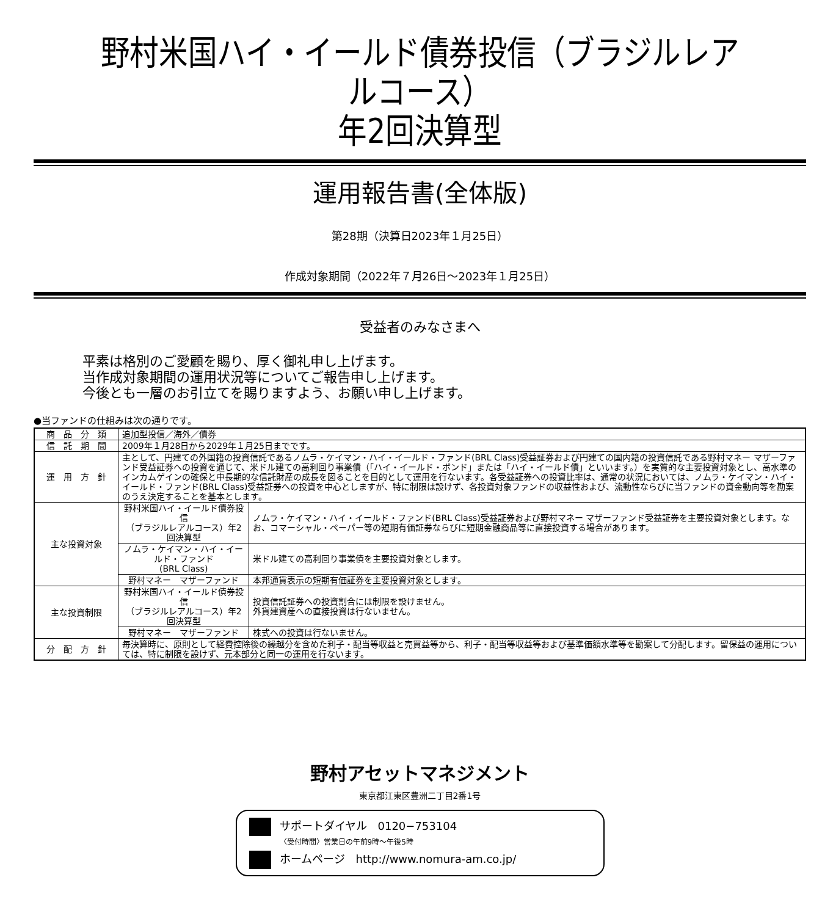野村米国ハイ・イールド債券投信（ブラジルレアルコース）
年2回決算型
運用報告書(全体版)
第28期（決算日2023年１月25日）
作成対象期間（2022年７月26日～2023年１月25日）
受益者のみなさまへ
平素は格別のご愛顧を賜り、厚く御礼申し上げます。
当作成対象期間の運用状況等についてご報告申し上げます。
今後とも一層のお引立てを賜りますよう、お願い申し上げます。
●当ファンドの仕組みは次の通りです。
| 商 品 分 類 | 追加型投信／海外／債券 | |
| 信 託 期 間 | 2009年１月28日から2029年１月25日までです。 | |
| 運 用 方 針 | 主として、円建ての外国籍の投資信託であるノムラ・ケイマン・ハイ・イールド・ファンド(BRL Class)受益証券および円建ての国内籍の投資信託である野村マネー マザーファンド受益証券への投資を通じて、米ドル建ての高利回り事業債（「ハイ・イールド・ボンド」または「ハイ・イールド債」といいます。）を実質的な主要投資対象とし、高水準のインカムゲインの確保と中長期的な信託財産の成長を図ることを目的として運用を行ないます。各受益証券への投資比率は、通常の状況においては、ノムラ・ケイマン・ハイ・イールド・ファンド(BRL Class)受益証券への投資を中心としますが、特に制限は設けず、各投資対象ファンドの収益性および、流動性ならびに当ファンドの資金動向等を勘案のうえ決定することを基本とします。 | |
| 主な投資対象 | 野村米国ハイ・イールド債券投信 （ブラジルレアルコース）年2回決算型 | ノムラ・ケイマン・ハイ・イールド・ファンド(BRL Class)受益証券および野村マネー マザーファンド受益証券を主要投資対象とします。なお、コマーシャル・ペーパー等の短期有価証券ならびに短期金融商品等に直接投資する場合があります。 |
| | ノムラ・ケイマン・ハイ・イールド・ファンド (BRL Class) | 米ドル建ての高利回り事業債を主要投資対象とします。 |
| | 野村マネー マザーファンド | 本邦通貨表示の短期有価証券を主要投資対象とします。 |
| 主な投資制限 | 野村米国ハイ・イールド債券投信 （ブラジルレアルコース）年2回決算型 | 投資信託証券への投資割合には制限を設けません。 外貨建資産への直接投資は行ないません。 |
| | 野村マネー マザーファンド | 株式への投資は行ないません。 |
| 分 配 方 針 | 毎決算時に、原則として経費控除後の繰越分を含めた利子・配当等収益と売買益等から、利子・配当等収益等および基準価額水準等を勘案して分配します。留保益の運用については、特に制限を設けず、元本部分と同一の運用を行ないます。 | |
野村アセットマネジメント
東京都江東区豊洲二丁目2番1号
サポートダイヤル　0120−753104
〈受付時間〉営業日の午前9時～午後5時
ホームページ　http://www.nomura-am.co.jp/